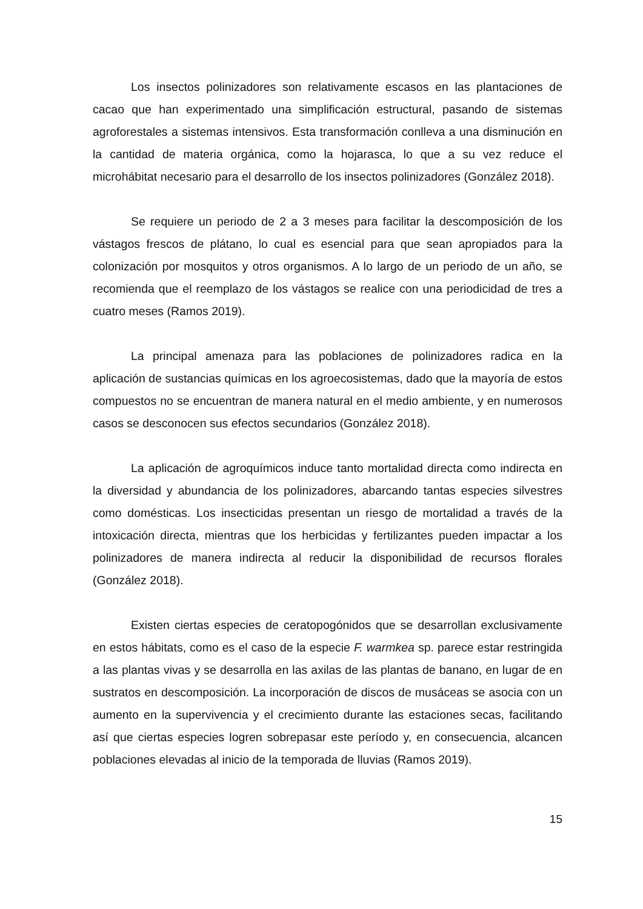Los insectos polinizadores son relativamente escasos en las plantaciones de cacao que han experimentado una simplificación estructural, pasando de sistemas agroforestales a sistemas intensivos. Esta transformación conlleva a una disminución en la cantidad de materia orgánica, como la hojarasca, lo que a su vez reduce el microhábitat necesario para el desarrollo de los insectos polinizadores (González 2018).
Se requiere un periodo de 2 a 3 meses para facilitar la descomposición de los vástagos frescos de plátano, lo cual es esencial para que sean apropiados para la colonización por mosquitos y otros organismos. A lo largo de un periodo de un año, se recomienda que el reemplazo de los vástagos se realice con una periodicidad de tres a cuatro meses (Ramos 2019).
La principal amenaza para las poblaciones de polinizadores radica en la aplicación de sustancias químicas en los agroecosistemas, dado que la mayoría de estos compuestos no se encuentran de manera natural en el medio ambiente, y en numerosos casos se desconocen sus efectos secundarios (González 2018).
La aplicación de agroquímicos induce tanto mortalidad directa como indirecta en la diversidad y abundancia de los polinizadores, abarcando tantas especies silvestres como domésticas. Los insecticidas presentan un riesgo de mortalidad a través de la intoxicación directa, mientras que los herbicidas y fertilizantes pueden impactar a los polinizadores de manera indirecta al reducir la disponibilidad de recursos florales (González 2018).
Existen ciertas especies de ceratopogónidos que se desarrollan exclusivamente en estos hábitats, como es el caso de la especie F. warmkea sp. parece estar restringida a las plantas vivas y se desarrolla en las axilas de las plantas de banano, en lugar de en sustratos en descomposición. La incorporación de discos de musáceas se asocia con un aumento en la supervivencia y el crecimiento durante las estaciones secas, facilitando así que ciertas especies logren sobrepasar este período y, en consecuencia, alcancen poblaciones elevadas al inicio de la temporada de lluvias (Ramos 2019).
15